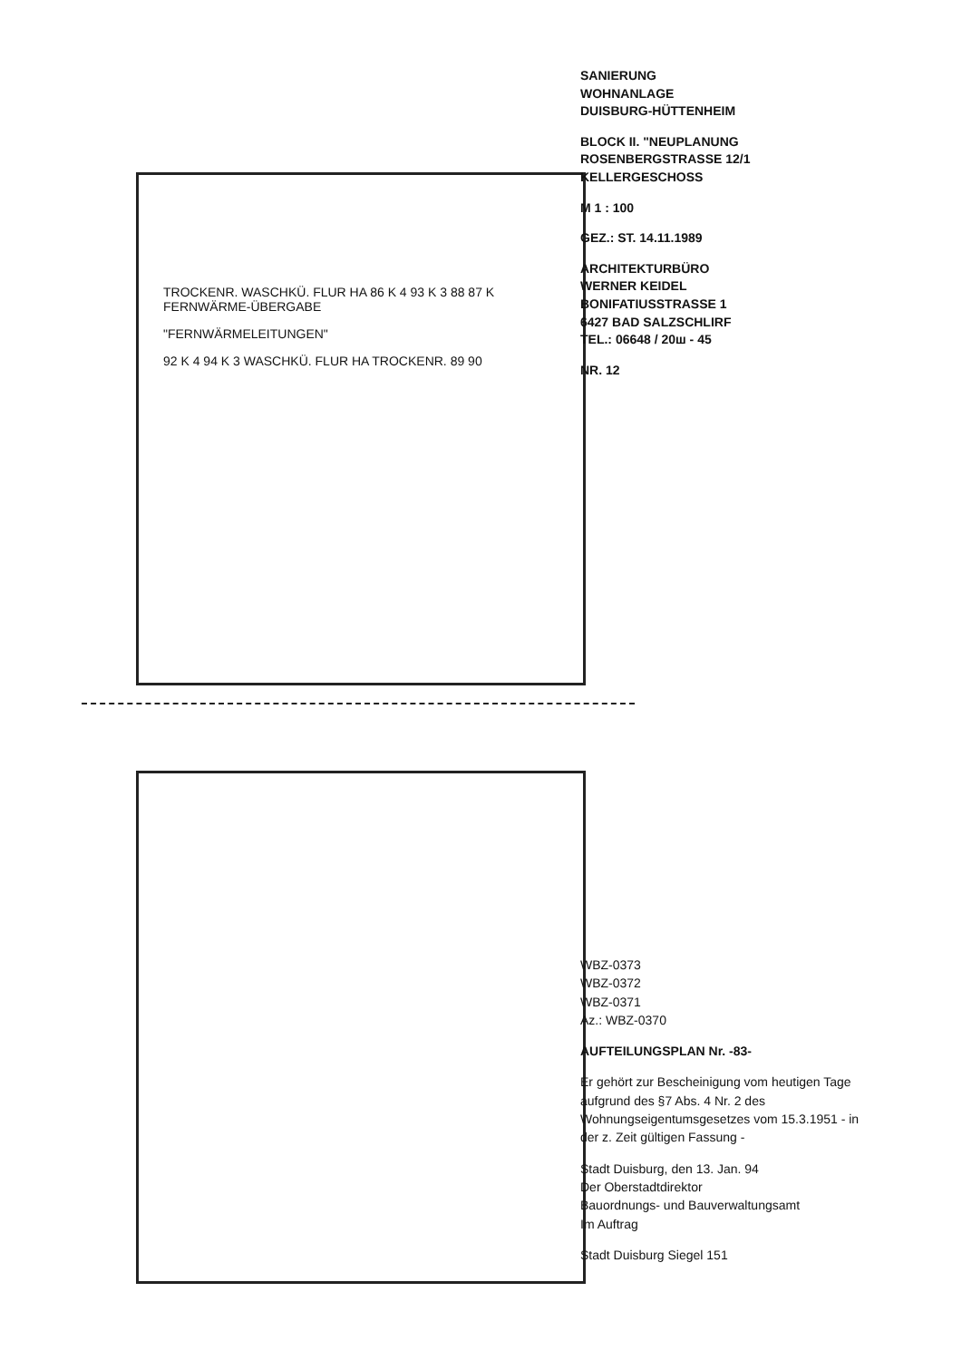SANIERUNG
WOHNANLAGE
DUISBURG-HÜTTENHEIM
BLOCK II. "NEUPLANUNG
ROSENBERGSTRASSE 12/1
KELLERGESCHOSS
M 1 : 100
GEZ.: ST. 14.11.1989
ARCHITEKTURBÜRO
WERNER KEIDEL
BONIFATIUSSTRASSE 1
6427 BAD SALZSCHLIRF
TEL.: 06648 / 20ш - 45
NR. 12
TROCKENR. WASCHKÜ. FLUR HA 86 K 4 93 K 3 88 87 K FERNWÄRME-ÜBERGABE
"FERNWÄRMELEITUNGEN"
92 K 4 94 K 3 WASCHKÜ. FLUR HA TROCKENR. 89 90
WBZ-0373
WBZ-0372
WBZ-0371
Az.: WBZ-0370
AUFTEILUNGSPLAN Nr. -83-
Er gehört zur Bescheinigung vom heutigen Tage aufgrund des §7 Abs. 4 Nr. 2 des Wohnungseigentumsgesetzes vom 15.3.1951 - in der z. Zeit gültigen Fassung -
Stadt Duisburg, den 13. Jan. 94
Der Oberstadtdirektor
Bauordnungs- und Bauverwaltungsamt
Im Auftrag
Stadt Duisburg Siegel 151